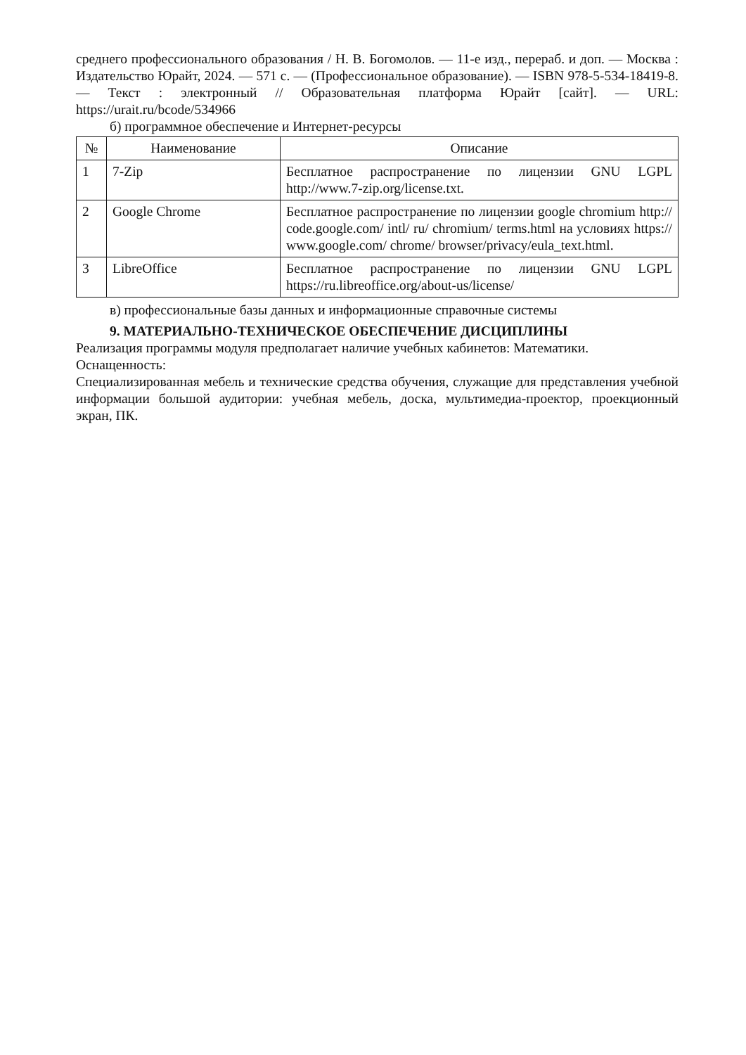среднего профессионального образования / Н. В. Богомолов. — 11-е изд., перераб. и доп. — Москва : Издательство Юрайт, 2024. — 571 с. — (Профессиональное образование). — ISBN 978-5-534-18419-8. — Текст : электронный // Образовательная платформа Юрайт [сайт]. — URL: https://urait.ru/bcode/534966
б) программное обеспечение и Интернет-ресурсы
| № | Наименование | Описание |
| --- | --- | --- |
| 1 | 7-Zip | Бесплатное распространение по лицензии GNU LGPL http://www.7-zip.org/license.txt. |
| 2 | Google Chrome | Бесплатное распространение по лицензии google chromium http:// code.google.com/ intl/ ru/ chromium/ terms.html на условиях https:// www.google.com/ chrome/ browser/privacy/eula_text.html. |
| 3 | LibreOffice | Бесплатное распространение по лицензии GNU LGPL https://ru.libreoffice.org/about-us/license/ |
в) профессиональные базы данных и информационные справочные системы
9. МАТЕРИАЛЬНО-ТЕХНИЧЕСКОЕ ОБЕСПЕЧЕНИЕ ДИСЦИПЛИНЫ
Реализация программы модуля предполагает наличие учебных кабинетов: Математики.
Оснащенность:
Специализированная мебель и технические средства обучения, служащие для представления учебной информации большой аудитории: учебная мебель, доска, мультимедиа-проектор, проекционный экран, ПК.